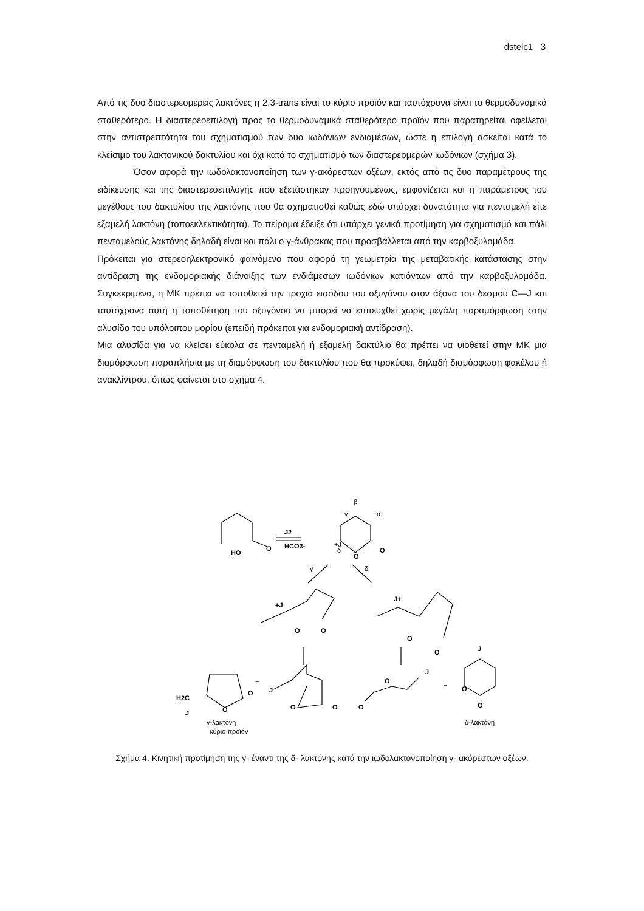dstelc1 3
Από τις δυο διαστερεομερείς λακτόνες η 2,3-trans είναι το κύριο προϊόν και ταυτόχρονα είναι το θερμοδυναμικά σταθερότερο. Η διαστερεοεπιλογή προς το θερμοδυναμικά σταθερότερο προϊόν που παρατηρείται οφείλεται στην αντιστρεπτότητα του σχηματισμού των δυο ιωδόνιων ενδιαμέσων, ώστε η επιλογή ασκείται κατά το κλείσιμο του λακτονικού δακτυλίου και όχι κατά το σχηματισμό των διαστερεομερών ιωδόνιων (σχήμα 3).
Όσον αφορά την ιωδολακτονοποίηση των γ-ακόρεστων οξέων, εκτός από τις δυο παραμέτρους της ειδίκευσης και της διαστερεοεπιλογής που εξετάστηκαν προηγουμένως, εμφανίζεται και η παράμετρος του μεγέθους του δακτυλίου της λακτόνης που θα σχηματισθεί καθώς εδώ υπάρχει δυνατότητα για πενταμελή είτε εξαμελή λακτόνη (τοποεκλεκτικότητα). Το πείραμα έδειξε ότι υπάρχει γενικά προτίμηση για σχηματισμό και πάλι πενταμελούς λακτόνης δηλαδή είναι και πάλι ο γ-άνθρακας που προσβάλλεται από την καρβοξυλομάδα.
Πρόκειται για στερεοηλεκτρονικό φαινόμενο που αφορά τη γεωμετρία της μεταβατικής κατάστασης στην αντίδραση της ενδομοριακής διάνοιξης των ενδιάμεσων ιωδόνιων κατιόντων από την καρβοξυλομάδα. Συγκεκριμένα, η ΜΚ πρέπει να τοποθετεί την τροχιά εισόδου του οξυγόνου στον άξονα του δεσμού C—J και ταυτόχρονα αυτή η τοποθέτηση του οξυγόνου να μπορεί να επιτευχθεί χωρίς μεγάλη παραμόρφωση στην αλυσίδα του υπόλοιπου μορίου (επειδή πρόκειται για ενδομοριακή αντίδραση).
Μια αλυσίδα για να κλείσει εύκολα σε πενταμελή ή εξαμελή δακτύλιο θα πρέπει να υιοθετεί στην ΜΚ μια διαμόρφωση παραπλήσια με τη διαμόρφωση του δακτυλίου που θα προκύψει, δηλαδή διαμόρφωση φακέλου ή ανακλίντρου, όπως φαίνεται στο σχήμα 4.
HO
O
J2
HCO3-
+J
β
γ
α
δ
O
O
γ
δ
+J
O
O
J+
O
O
H2C
J
O
O
≡
J
O
O
O
O
J
≡
J
O
O
γ-λακτόνη
κύριο προϊόν
δ-λακτόνη
Σχήμα 4. Κινητική προτίμηση της γ- έναντι της δ- λακτόνης κατά την ιωδολακτονοποίηση γ- ακόρεστων οξέων.